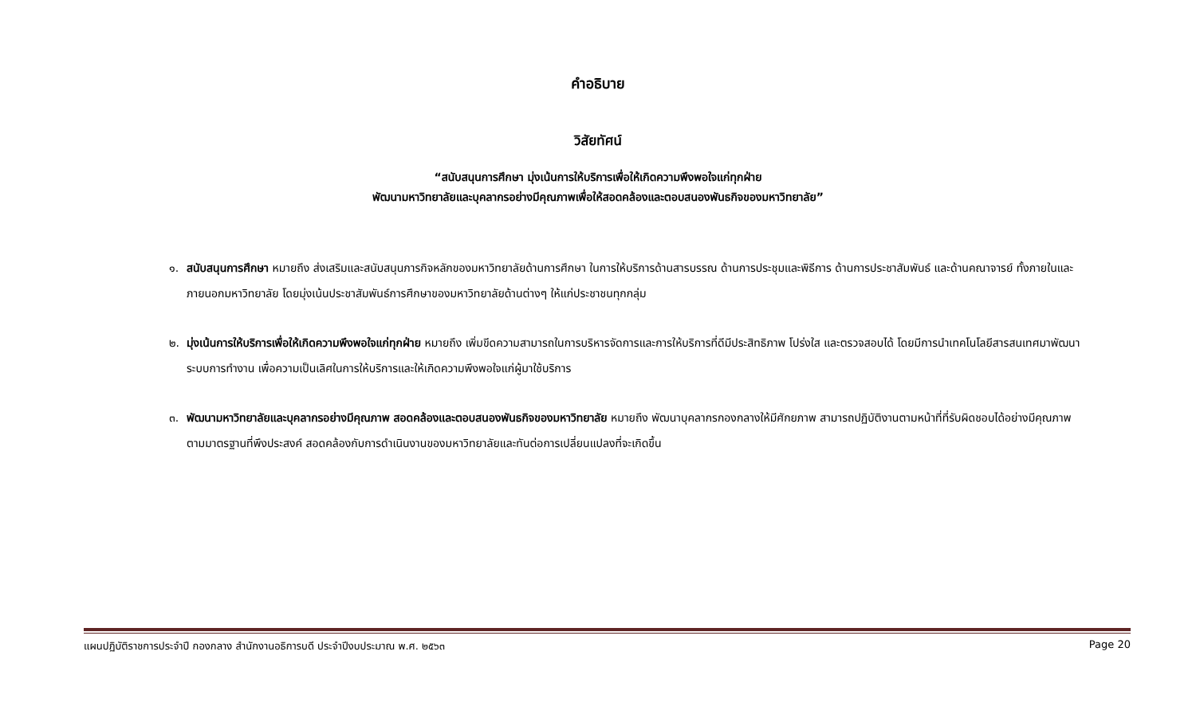คำอธิบาย
วิสัยทัศน์
“สนับสนุนการศึกษา มุ่งเน้นการให้บริการเพื่อให้เกิดความพึงพอใจแก่ทุกฝ่าย
พัฒนามหาวิทยาลัยและบุคลากรอย่างมีคุณภาพเพื่อให้สอดคล้องและตอบสนองพันธกิจของมหาวิทยาลัย”
๑. สนับสนุนการศึกษา หมายถึง ส่งเสริมและสนับสนุนภารกิจหลักของมหาวิทยาลัยด้านการศึกษา ในการให้บริการด้านสารบรรณ ด้านการประชุมและพิธีการ ด้านการประชาสัมพันธ์ และด้านคณาจารย์ ทั้งภายในและภายนอกมหาวิทยาลัย โดยมุ่งเน้นประชาสัมพันธ์การศึกษาของมหาวิทยาลัยด้านต่างๆ ให้แก่ประชาชนทุกกลุ่ม
๒. มุ่งเน้นการให้บริการเพื่อให้เกิดความพึงพอใจแก่ทุกฝ่าย หมายถึง เพิ่มขีดความสามารถในการบริหารจัดการและการให้บริการที่ดีมีประสิทธิภาพ โปร่งใส และตรวจสอบได้ โดยมีการนำเทคโนโลยีสารสนเทศมาพัฒนาระบบการทำงาน เพื่อความเป็นเลิศในการให้บริการและให้เกิดความพึงพอใจแก่ผู้มาใช้บริการ
๓. พัฒนามหาวิทยาลัยและบุคลากรอย่างมีคุณภาพ สอดคล้องและตอบสนองพันธกิจของมหาวิทยาลัย หมายถึง พัฒนาบุคลากรกองกลางให้มีศักยภาพ สามารถปฏิบัติงานตามหน้าที่ที่รับผิดชอบได้อย่างมีคุณภาพตามมาตรฐานที่พึงประสงค์ สอดคล้องกับการดำเนินงานของมหาวิทยาลัยและทันต่อการเปลี่ยนแปลงที่จะเกิดขึ้น
แผนปฏิบัติราชการประจำปี กองกลาง สำนักงานอธิการบดี ประจำปีงบประมาณ พ.ศ. ๒๕๖๓ Page 20